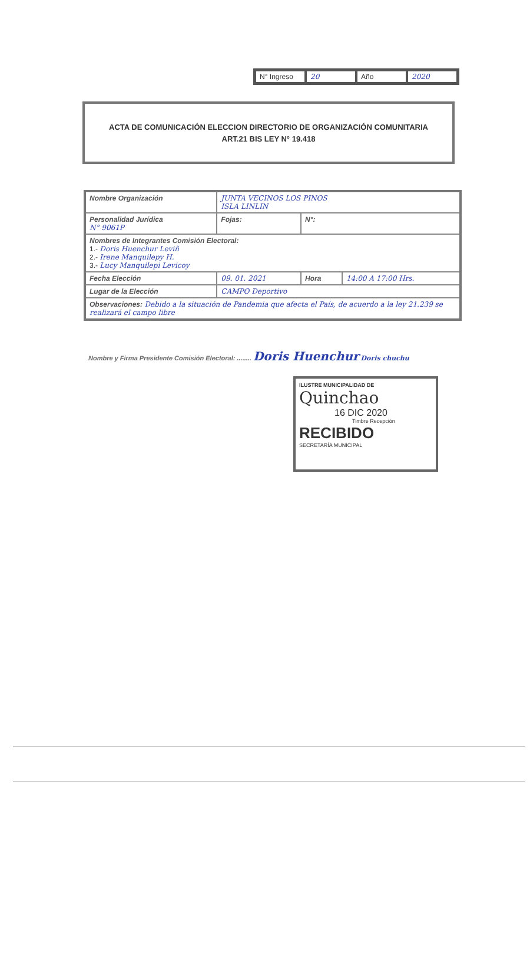N° Ingreso 20 Año 2020
ACTA DE COMUNICACIÓN ELECCION DIRECTORIO DE ORGANIZACIÓN COMUNITARIA
ART.21 BIS LEY N° 19.418
| Nombre Organización | JUNTA VECINOS LOS PINOS ISLA LINLIN | | |
| Personalidad Jurídica N° 9061P | Fojas: | N°: | |
| Nombres de Integrantes Comisión Electoral: 1.- Doris Huenchur Leviñ 2.- Irene Manquilepy H. 3.- Lucy Manquilepi Levicoy | | | |
| Fecha Elección | 09. 01. 2021 | Hora | 14:00 A 17:00 Hrs. |
| Lugar de la Elección | CAMPO Deportivo | | |
| Observaciones: Debido a la situación de Pandemia que afecta el País, de acuerdo a la ley 21.239 se realizará el campo libre | | | |
Nombre y Firma Presidente Comisión Electoral: ........ Doris Huenchur Doris chuchu
ILUSTRE MUNICIPALIDAD DE
Quinchao
16 DIC 2020
Timbre Recepción
RECIBIDO
SECRETARÍA MUNICIPAL